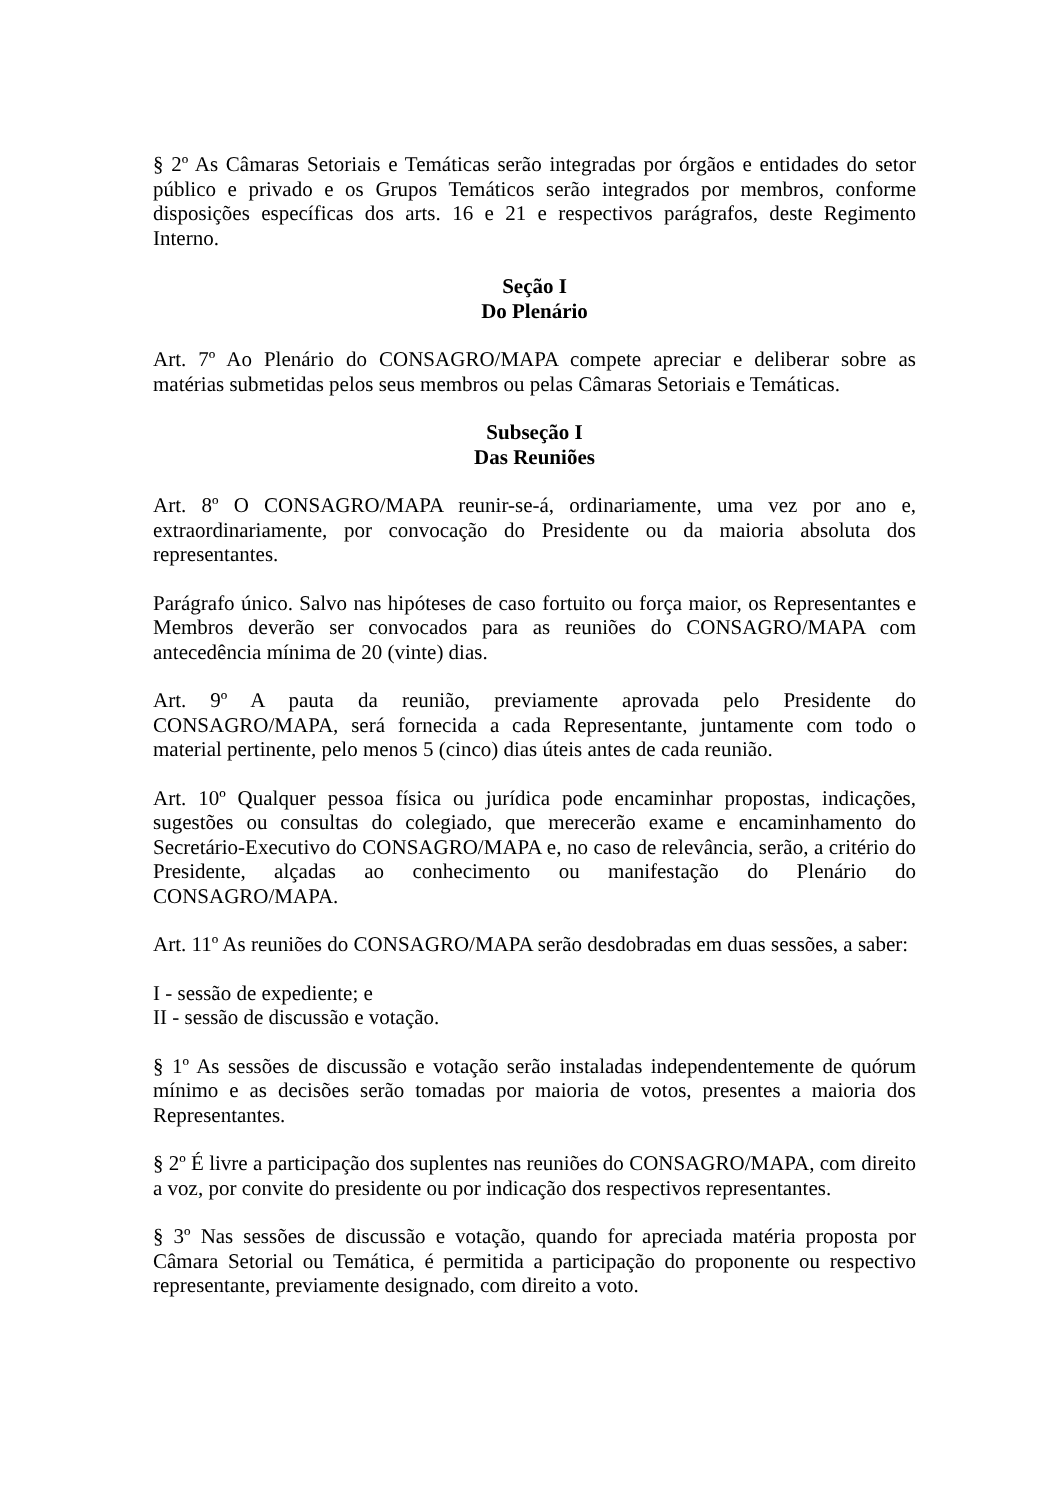§ 2º As Câmaras Setoriais e Temáticas serão integradas por órgãos e entidades do setor público e privado e os Grupos Temáticos serão integrados por membros, conforme disposições específicas dos arts. 16 e 21 e respectivos parágrafos, deste Regimento Interno.
Seção I
Do Plenário
Art. 7º Ao Plenário do CONSAGRO/MAPA compete apreciar e deliberar sobre as matérias submetidas pelos seus membros ou pelas Câmaras Setoriais e Temáticas.
Subseção I
Das Reuniões
Art. 8º O CONSAGRO/MAPA reunir-se-á, ordinariamente, uma vez por ano e, extraordinariamente, por convocação do Presidente ou da maioria absoluta dos representantes.
Parágrafo único. Salvo nas hipóteses de caso fortuito ou força maior, os Representantes e Membros deverão ser convocados para as reuniões do CONSAGRO/MAPA com antecedência mínima de 20 (vinte) dias.
Art. 9º A pauta da reunião, previamente aprovada pelo Presidente do CONSAGRO/MAPA, será fornecida a cada Representante, juntamente com todo o material pertinente, pelo menos 5 (cinco) dias úteis antes de cada reunião.
Art. 10º Qualquer pessoa física ou jurídica pode encaminhar propostas, indicações, sugestões ou consultas do colegiado, que merecerão exame e encaminhamento do Secretário-Executivo do CONSAGRO/MAPA e, no caso de relevância, serão, a critério do Presidente, alçadas ao conhecimento ou manifestação do Plenário do CONSAGRO/MAPA.
Art. 11º As reuniões do CONSAGRO/MAPA serão desdobradas em duas sessões, a saber:
I - sessão de expediente; e
II - sessão de discussão e votação.
§ 1º As sessões de discussão e votação serão instaladas independentemente de quórum mínimo e as decisões serão tomadas por maioria de votos, presentes a maioria dos Representantes.
§ 2º É livre a participação dos suplentes nas reuniões do CONSAGRO/MAPA, com direito a voz, por convite do presidente ou por indicação dos respectivos representantes.
§ 3º Nas sessões de discussão e votação, quando for apreciada matéria proposta por Câmara Setorial ou Temática, é permitida a participação do proponente ou respectivo representante, previamente designado, com direito a voto.